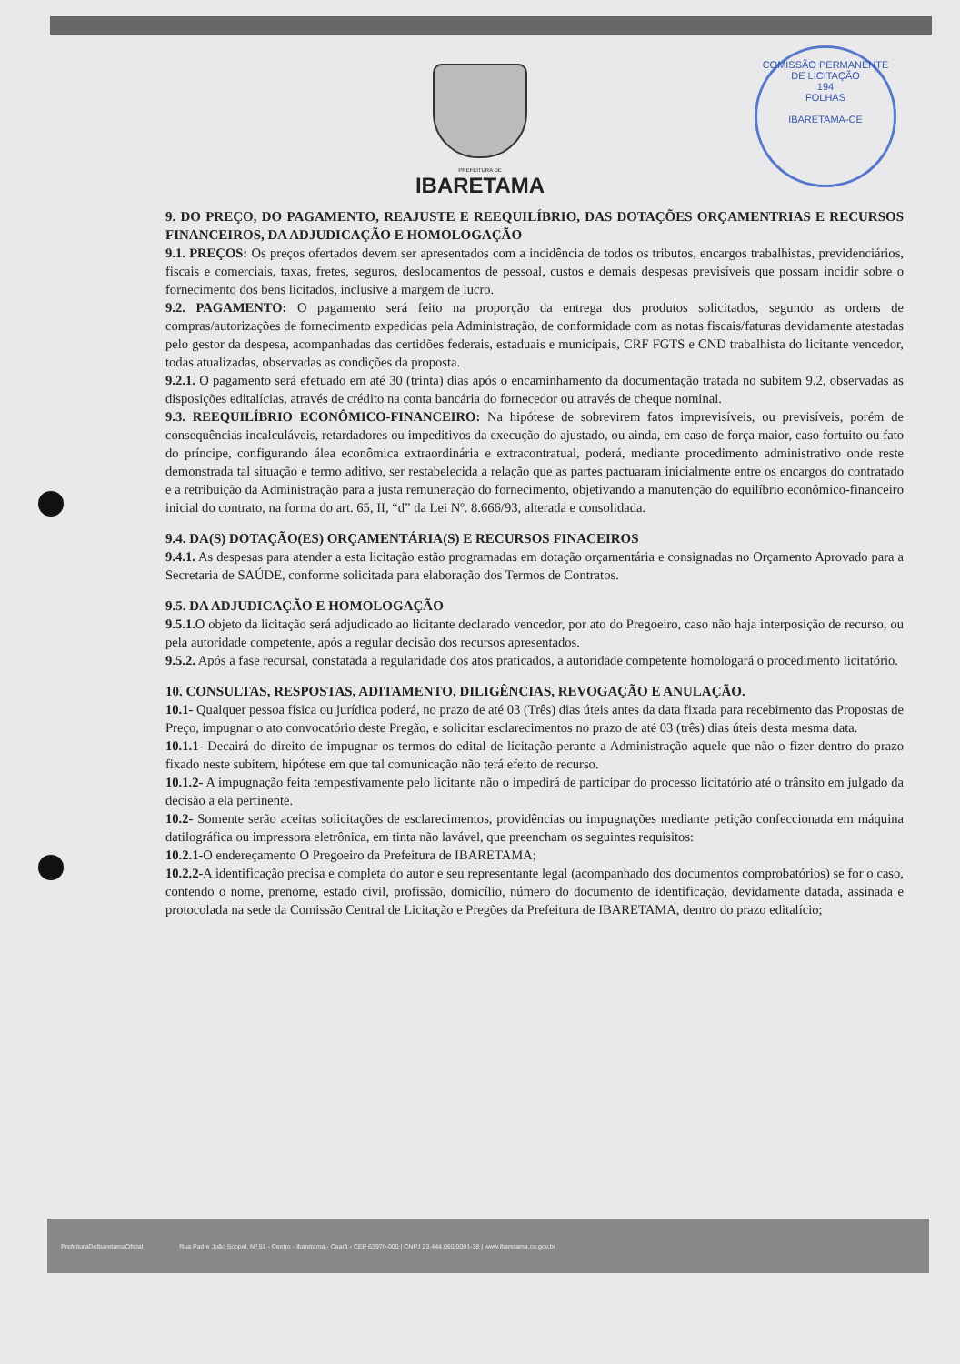COMISSÃO PERMANENTE DE LICITAÇÃO
194
FOLHAS
IBARETAMA-CE
PREFEITURA DE
IBARETAMA
9. DO PREÇO, DO PAGAMENTO, REAJUSTE E REEQUILÍBRIO, DAS DOTAÇÕES ORÇAMENTRIAS E RECURSOS FINANCEIROS, DA ADJUDICAÇÃO E HOMOLOGAÇÃO
9.1. PREÇOS: Os preços ofertados devem ser apresentados com a incidência de todos os tributos, encargos trabalhistas, previdenciários, fiscais e comerciais, taxas, fretes, seguros, deslocamentos de pessoal, custos e demais despesas previsíveis que possam incidir sobre o fornecimento dos bens licitados, inclusive a margem de lucro.
9.2. PAGAMENTO: O pagamento será feito na proporção da entrega dos produtos solicitados, segundo as ordens de compras/autorizações de fornecimento expedidas pela Administração, de conformidade com as notas fiscais/faturas devidamente atestadas pelo gestor da despesa, acompanhadas das certidões federais, estaduais e municipais, CRF FGTS e CND trabalhista do licitante vencedor, todas atualizadas, observadas as condições da proposta.
9.2.1. O pagamento será efetuado em até 30 (trinta) dias após o encaminhamento da documentação tratada no subitem 9.2, observadas as disposições editalícias, através de crédito na conta bancária do fornecedor ou através de cheque nominal.
9.3. REEQUILÍBRIO ECONÔMICO-FINANCEIRO: Na hipótese de sobrevirem fatos imprevisíveis, ou previsíveis, porém de consequências incalculáveis, retardadores ou impeditivos da execução do ajustado, ou ainda, em caso de força maior, caso fortuito ou fato do príncipe, configurando álea econômica extraordinária e extracontratual, poderá, mediante procedimento administrativo onde reste demonstrada tal situação e termo aditivo, ser restabelecida a relação que as partes pactuaram inicialmente entre os encargos do contratado e a retribuição da Administração para a justa remuneração do fornecimento, objetivando a manutenção do equilíbrio econômico-financeiro inicial do contrato, na forma do art. 65, II, “d” da Lei Nº. 8.666/93, alterada e consolidada.
9.4. DA(S) DOTAÇÃO(ES) ORÇAMENTÁRIA(S) E RECURSOS FINACEIROS
9.4.1. As despesas para atender a esta licitação estão programadas em dotação orçamentária e consignadas no Orçamento Aprovado para a Secretaria de SAÚDE, conforme solicitada para elaboração dos Termos de Contratos.
9.5. DA ADJUDICAÇÃO E HOMOLOGAÇÃO
9.5.1. O objeto da licitação será adjudicado ao licitante declarado vencedor, por ato do Pregoeiro, caso não haja interposição de recurso, ou pela autoridade competente, após a regular decisão dos recursos apresentados.
9.5.2. Após a fase recursal, constatada a regularidade dos atos praticados, a autoridade competente homologará o procedimento licitatório.
10. CONSULTAS, RESPOSTAS, ADITAMENTO, DILIGÊNCIAS, REVOGAÇÃO E ANULAÇÃO.
10.1- Qualquer pessoa física ou jurídica poderá, no prazo de até 03 (Três) dias úteis antes da data fixada para recebimento das Propostas de Preço, impugnar o ato convocatório deste Pregão, e solicitar esclarecimentos no prazo de até 03 (três) dias úteis desta mesma data.
10.1.1- Decairá do direito de impugnar os termos do edital de licitação perante a Administração aquele que não o fizer dentro do prazo fixado neste subitem, hipótese em que tal comunicação não terá efeito de recurso.
10.1.2- A impugnação feita tempestivamente pelo licitante não o impedirá de participar do processo licitatório até o trânsito em julgado da decisão a ela pertinente.
10.2- Somente serão aceitas solicitações de esclarecimentos, providências ou impugnações mediante petição confeccionada em máquina datilográfica ou impressora eletrônica, em tinta não lavável, que preencham os seguintes requisitos:
10.2.1-O endereçamento O Pregoeiro da Prefeitura de IBARETAMA;
10.2.2-A identificação precisa e completa do autor e seu representante legal (acompanhado dos documentos comprobatórios) se for o caso, contendo o nome, prenome, estado civil, profissão, domicílio, número do documento de identificação, devidamente datada, assinada e protocolada na sede da Comissão Central de Licitação e Pregões da Prefeitura de IBARETAMA, dentro do prazo editalício;
PrefeituraDeIbaretamaOficial Rua Padre João Scopel, Nº 51 - Centro - Ibaretama - Ceará - CEP 63970-000 | CNPJ 23.444.080/0001-38 | www.ibaretama.ce.gov.br